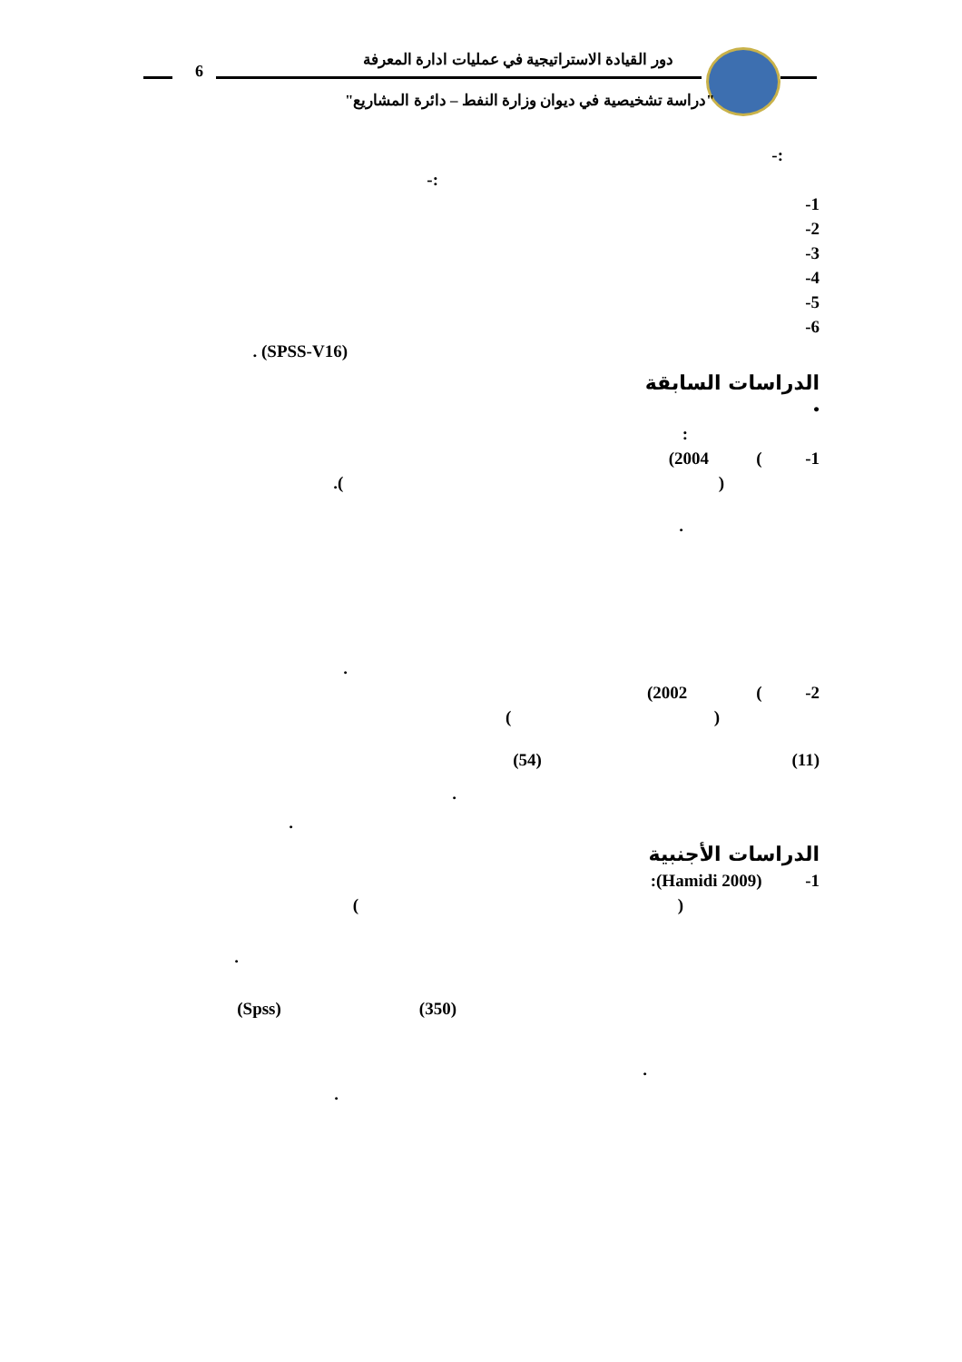دور القيادة الاستراتيجية في عمليات ادارة المعرفة
6
"دراسة تشخيصية في ديوان وزارة النفط – دائرة المشاريع"
:-
:-
1-
2-
3-
4-
5-
6-
(SPSS-V16) .
الدراسات السابقة
•
:
1- ) 2004)
( ).
.
.
2- ) 2002)
( )
(11) (54)
.
.
الدراسات الأجنبية
1- (Hamidi 2009):
( )
.
(350) (Spss)
.
.